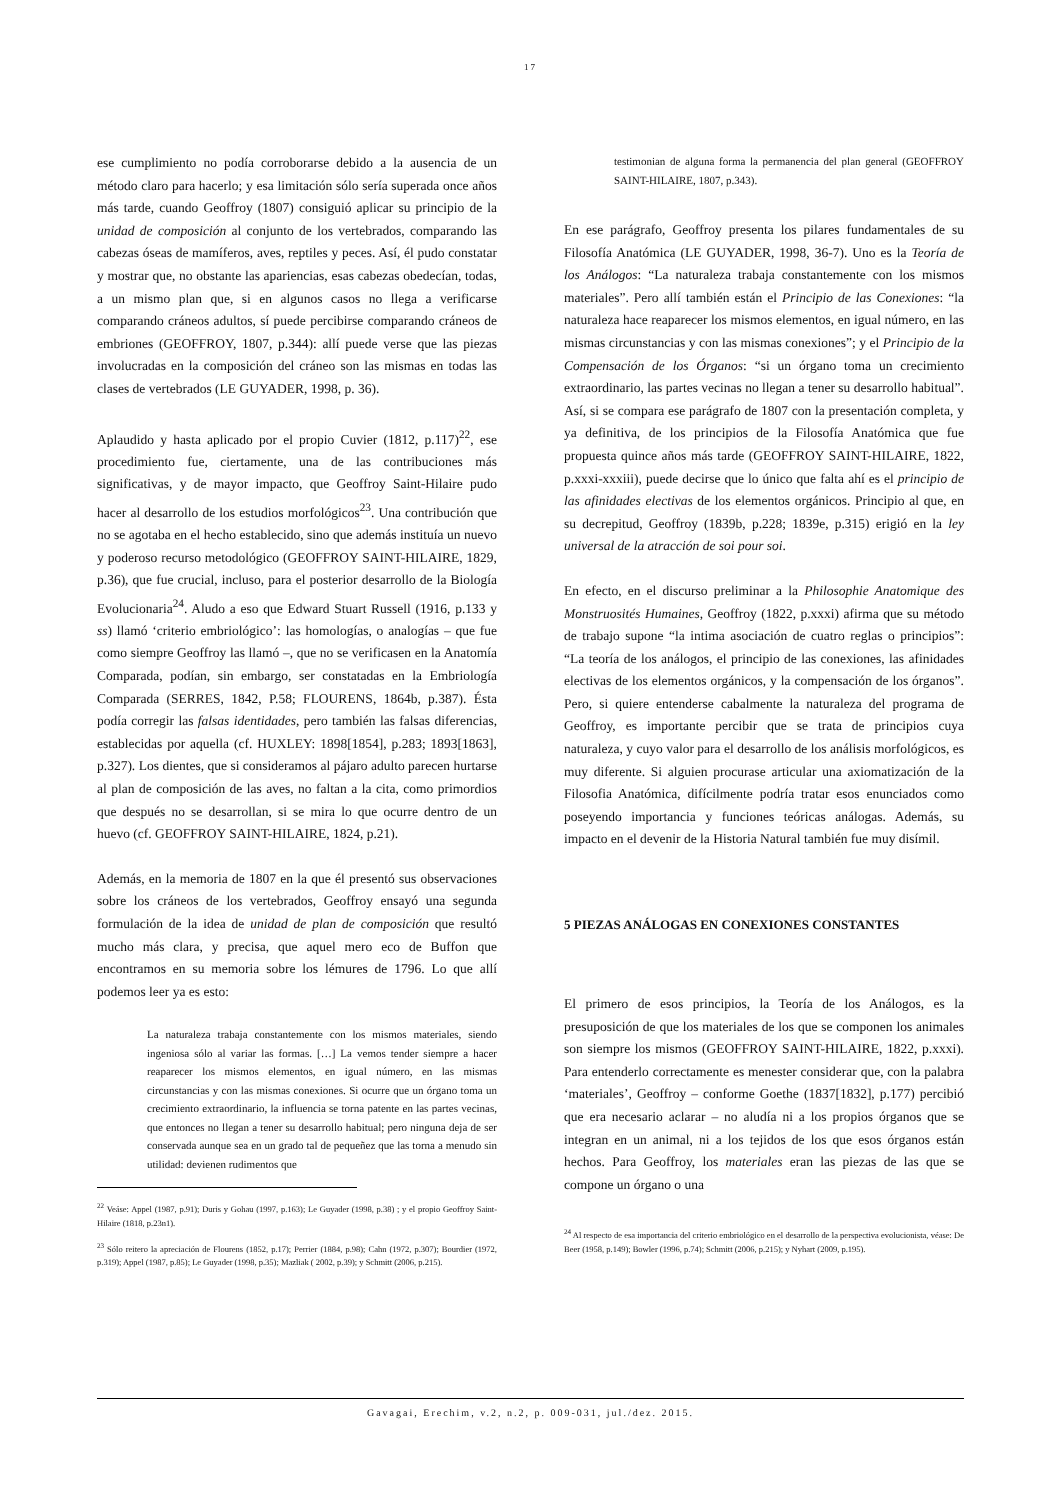17
ese cumplimiento no podía corroborarse debido a la ausencia de un método claro para hacerlo; y esa limitación sólo sería superada once años más tarde, cuando Geoffroy (1807) consiguió aplicar su principio de la unidad de composición al conjunto de los vertebrados, comparando las cabezas óseas de mamíferos, aves, reptiles y peces. Así, él pudo constatar y mostrar que, no obstante las apariencias, esas cabezas obedecían, todas, a un mismo plan que, si en algunos casos no llega a verificarse comparando cráneos adultos, sí puede percibirse comparando cráneos de embriones (GEOFFROY, 1807, p.344): allí puede verse que las piezas involucradas en la composición del cráneo son las mismas en todas las clases de vertebrados (LE GUYADER, 1998, p. 36).
Aplaudido y hasta aplicado por el propio Cuvier (1812, p.117)<sup>22</sup>, ese procedimiento fue, ciertamente, una de las contribuciones más significativas, y de mayor impacto, que Geoffroy Saint-Hilaire pudo hacer al desarrollo de los estudios morfológicos<sup>23</sup>. Una contribución que no se agotaba en el hecho establecido, sino que además instituía un nuevo y poderoso recurso metodológico (GEOFFROY SAINT-HILAIRE, 1829, p.36), que fue crucial, incluso, para el posterior desarrollo de la Biología Evolucionaria<sup>24</sup>. Aludo a eso que Edward Stuart Russell (1916, p.133 y ss) llamó ‘criterio embriológico’: las homologías, o analogías – que fue como siempre Geoffroy las llamó –, que no se verificasen en la Anatomía Comparada, podían, sin embargo, ser constatadas en la Embriología Comparada (SERRES, 1842, P.58; FLOURENS, 1864b, p.387). Ésta podía corregir las falsas identidades, pero también las falsas diferencias, establecidas por aquella (cf. HUXLEY: 1898[1854], p.283; 1893[1863], p.327). Los dientes, que si consideramos al pájaro adulto parecen hurtarse al plan de composición de las aves, no faltan a la cita, como primordios que después no se desarrollan, si se mira lo que ocurre dentro de un huevo (cf. GEOFFROY SAINT-HILAIRE, 1824, p.21).
Además, en la memoria de 1807 en la que él presentó sus observaciones sobre los cráneos de los vertebrados, Geoffroy ensayó una segunda formulación de la idea de unidad de plan de composición que resultó mucho más clara, y precisa, que aquel mero eco de Buffon que encontramos en su memoria sobre los lémures de 1796. Lo que allí podemos leer ya es esto:
La naturaleza trabaja constantemente con los mismos materiales, siendo ingeniosa sólo al variar las formas. […] La vemos tender siempre a hacer reaparecer los mismos elementos, en igual número, en las mismas circunstancias y con las mismas conexiones. Si ocurre que un órgano toma un crecimiento extraordinario, la influencia se torna patente en las partes vecinas, que entonces no llegan a tener su desarrollo habitual; pero ninguna deja de ser conservada aunque sea en un grado tal de pequeñez que las torna a menudo sin utilidad: devienen rudimentos que
<sup>22</sup> Veáse: Appel (1987, p.91); Duris y Gohau (1997, p.163); Le Guyader (1998, p.38) ; y el propio Geoffroy Saint-Hilaire (1818, p.23n1).
<sup>23</sup> Sólo reitero la apreciación de Flourens (1852, p.17); Perrier (1884, p.98); Cahn (1972, p.307); Bourdier (1972, p.319); Appel (1987, p.85); Le Guyader (1998, p.35); Mazliak ( 2002, p.39); y Schmitt (2006, p.215).
testimonian de alguna forma la permanencia del plan general (GEOFFROY SAINT-HILAIRE, 1807, p.343).
En ese parágrafo, Geoffroy presenta los pilares fundamentales de su Filosofía Anatómica (LE GUYADER, 1998, 36-7). Uno es la Teoría de los Análogos: “La naturaleza trabaja constantemente con los mismos materiales”. Pero allí también están el Principio de las Conexiones: “la naturaleza hace reaparecer los mismos elementos, en igual número, en las mismas circunstancias y con las mismas conexiones”; y el Principio de la Compensación de los Órganos: “si un órgano toma un crecimiento extraordinario, las partes vecinas no llegan a tener su desarrollo habitual”. Así, si se compara ese parágrafo de 1807 con la presentación completa, y ya definitiva, de los principios de la Filosofía Anatómica que fue propuesta quince años más tarde (GEOFFROY SAINT-HILAIRE, 1822, p.xxxi-xxxiii), puede decirse que lo único que falta ahí es el principio de las afinidades electivas de los elementos orgánicos. Principio al que, en su decrepitud, Geoffroy (1839b, p.228; 1839e, p.315) erigió en la ley universal de la atracción de soi pour soi.
En efecto, en el discurso preliminar a la Philosophie Anatomique des Monstruosités Humaines, Geoffroy (1822, p.xxxi) afirma que su método de trabajo supone “la intima asociación de cuatro reglas o principios”: “La teoría de los análogos, el principio de las conexiones, las afinidades electivas de los elementos orgánicos, y la compensación de los órganos”. Pero, si quiere entenderse cabalmente la naturaleza del programa de Geoffroy, es importante percibir que se trata de principios cuya naturaleza, y cuyo valor para el desarrollo de los análisis morfológicos, es muy diferente. Si alguien procurase articular una axiomatización de la Filosofia Anatómica, difícilmente podría tratar esos enunciados como poseyendo importancia y funciones teóricas análogas. Además, su impacto en el devenir de la Historia Natural también fue muy disímil.
5 PIEZAS ANÁLOGAS EN CONEXIONES CONSTANTES
El primero de esos principios, la Teoría de los Análogos, es la presuposición de que los materiales de los que se componen los animales son siempre los mismos (GEOFFROY SAINT-HILAIRE, 1822, p.xxxi). Para entenderlo correctamente es menester considerar que, con la palabra ‘materiales’, Geoffroy – conforme Goethe (1837[1832], p.177) percibió que era necesario aclarar – no aludía ni a los propios órganos que se integran en un animal, ni a los tejidos de los que esos órganos están hechos. Para Geoffroy, los materiales eran las piezas de las que se compone un órgano o una
<sup>24</sup> Al respecto de esa importancia del criterio embriológico en el desarrollo de la perspectiva evolucionista, véase: De Beer (1958, p.149); Bowler (1996, p.74); Schmitt (2006, p.215); y Nyhart (2009, p.195).
Gavagai, Erechim, v.2, n.2, p. 009-031, jul./dez. 2015.